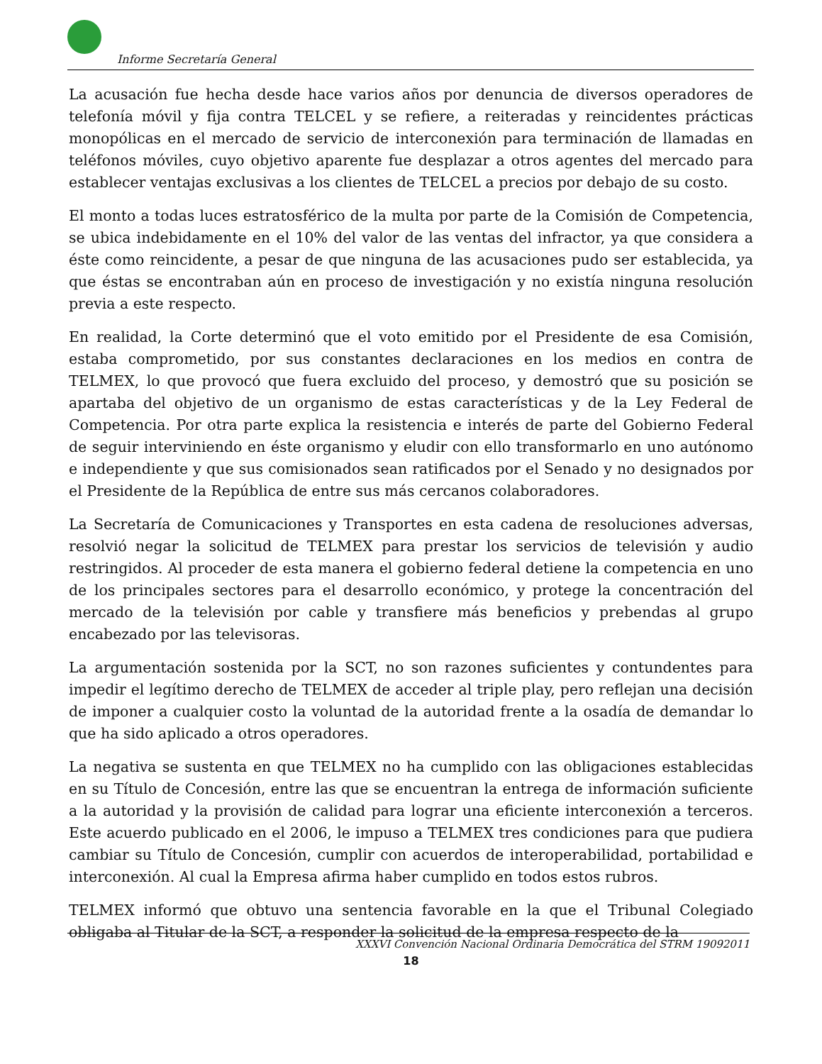Informe Secretaría General
La acusación fue hecha desde hace varios años por denuncia de diversos operadores de telefonía móvil y fija contra TELCEL y se refiere, a reiteradas y reincidentes prácticas monopólicas en el mercado de servicio de interconexión para terminación de llamadas en teléfonos móviles, cuyo objetivo aparente fue desplazar a otros agentes del mercado para establecer ventajas exclusivas a los clientes de TELCEL a precios por debajo de su costo.
El monto a todas luces estratosférico de la multa por parte de la Comisión de Competencia, se ubica indebidamente en el 10% del valor de las ventas del infractor, ya que considera a éste como reincidente, a pesar de que ninguna de las acusaciones pudo ser establecida, ya que éstas se encontraban aún en proceso de investigación y no existía ninguna resolución previa a este respecto.
En realidad, la Corte determinó que el voto emitido por el Presidente de esa Comisión, estaba comprometido, por sus constantes declaraciones en los medios en contra de TELMEX, lo que provocó que fuera excluido del proceso, y demostró que su posición se apartaba del objetivo de un organismo de estas características y de la Ley Federal de Competencia. Por otra parte explica la resistencia e interés de parte del Gobierno Federal de seguir interviniendo en éste organismo y eludir con ello transformarlo en uno autónomo e independiente y que sus comisionados sean ratificados por el Senado y no designados por el Presidente de la República de entre sus más cercanos colaboradores.
La Secretaría de Comunicaciones y Transportes en esta cadena de resoluciones adversas, resolvió negar la solicitud de TELMEX para prestar los servicios de televisión y audio restringidos. Al proceder de esta manera el gobierno federal detiene la competencia en uno de los principales sectores para el desarrollo económico, y protege la concentración del mercado de la televisión por cable y transfiere más beneficios y prebendas al grupo encabezado por las televisoras.
La argumentación sostenida por la SCT, no son razones suficientes y contundentes para impedir el legítimo derecho de TELMEX de acceder al triple play, pero reflejan una decisión de imponer a cualquier costo la voluntad de la autoridad frente a la osadía de demandar lo que ha sido aplicado a otros operadores.
La negativa se sustenta en que TELMEX no ha cumplido con las obligaciones establecidas en su Título de Concesión, entre las que se encuentran la entrega de información suficiente a la autoridad y la provisión de calidad para lograr una eficiente interconexión a terceros. Este acuerdo publicado en el 2006, le impuso a TELMEX tres condiciones para que pudiera cambiar su Título de Concesión, cumplir con acuerdos de interoperabilidad, portabilidad e interconexión. Al cual la Empresa afirma haber cumplido en todos estos rubros.
TELMEX informó que obtuvo una sentencia favorable en la que el Tribunal Colegiado obligaba al Titular de la SCT, a responder la solicitud de la empresa respecto de la
XXXVI Convención Nacional Ordinaria Democrática del STRM 19092011
18